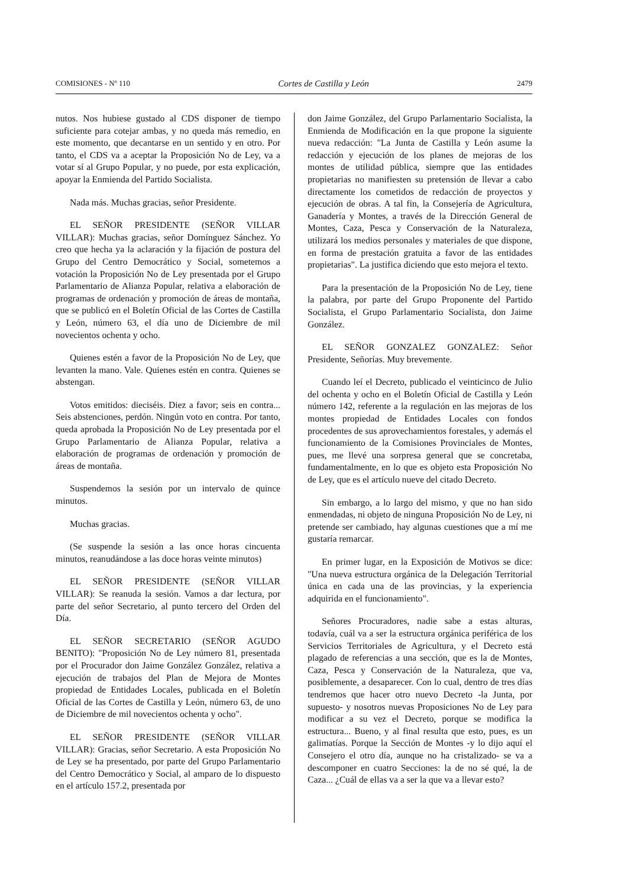COMISIONES - Nº 110 Cortes de Castilla y León 2479
nutos. Nos hubiese gustado al CDS disponer de tiempo suficiente para cotejar ambas, y no queda más remedio, en este momento, que decantarse en un sentido y en otro. Por tanto, el CDS va a aceptar la Proposición No de Ley, va a votar sí al Grupo Popular, y no puede, por esta explicación, apoyar la Enmienda del Partido Socialista.
Nada más. Muchas gracias, señor Presidente.
EL SEÑOR PRESIDENTE (SEÑOR VILLAR VILLAR): Muchas gracias, señor Domínguez Sánchez. Yo creo que hecha ya la aclaración y la fijación de postura del Grupo del Centro Democrático y Social, sometemos a votación la Proposición No de Ley presentada por el Grupo Parlamentario de Alianza Popular, relativa a elaboración de programas de ordenación y promoción de áreas de montaña, que se publicó en el Boletín Oficial de las Cortes de Castilla y León, número 63, el día uno de Diciembre de mil novecientos ochenta y ocho.
Quienes estén a favor de la Proposición No de Ley, que levanten la mano. Vale. Quienes estén en contra. Quienes se abstengan.
Votos emitidos: dieciséis. Diez a favor; seis en contra... Seis abstenciones, perdón. Ningún voto en contra. Por tanto, queda aprobada la Proposición No de Ley presentada por el Grupo Parlamentario de Alianza Popular, relativa a elaboración de programas de ordenación y promoción de áreas de montaña.
Suspendemos la sesión por un intervalo de quince minutos.
Muchas gracias.
(Se suspende la sesión a las once horas cincuenta minutos, reanudándose a las doce horas veinte minutos)
EL SEÑOR PRESIDENTE (SEÑOR VILLAR VILLAR): Se reanuda la sesión. Vamos a dar lectura, por parte del señor Secretario, al punto tercero del Orden del Día.
EL SEÑOR SECRETARIO (SEÑOR AGUDO BENITO): "Proposición No de Ley número 81, presentada por el Procurador don Jaime González González, relativa a ejecución de trabajos del Plan de Mejora de Montes propiedad de Entidades Locales, publicada en el Boletín Oficial de las Cortes de Castilla y León, número 63, de uno de Diciembre de mil novecientos ochenta y ocho".
EL SEÑOR PRESIDENTE (SEÑOR VILLAR VILLAR): Gracias, señor Secretario. A esta Proposición No de Ley se ha presentado, por parte del Grupo Parlamentario del Centro Democrático y Social, al amparo de lo dispuesto en el artículo 157.2, presentada por
don Jaime González, del Grupo Parlamentario Socialista, la Enmienda de Modificación en la que propone la siguiente nueva redacción: "La Junta de Castilla y León asume la redacción y ejecución de los planes de mejoras de los montes de utilidad pública, siempre que las entidades propietarias no manifiesten su pretensión de llevar a cabo directamente los cometidos de redacción de proyectos y ejecución de obras. A tal fin, la Consejería de Agricultura, Ganadería y Montes, a través de la Dirección General de Montes, Caza, Pesca y Conservación de la Naturaleza, utilizará los medios personales y materiales de que dispone, en forma de prestación gratuita a favor de las entidades propietarias". La justifica diciendo que esto mejora el texto.
Para la presentación de la Proposición No de Ley, tiene la palabra, por parte del Grupo Proponente del Partido Socialista, el Grupo Parlamentario Socialista, don Jaime González.
EL SEÑOR GONZALEZ GONZALEZ: Señor Presidente, Señorías. Muy brevemente.
Cuando leí el Decreto, publicado el veinticinco de Julio del ochenta y ocho en el Boletín Oficial de Castilla y León número 142, referente a la regulación en las mejoras de los montes propiedad de Entidades Locales con fondos procedentes de sus aprovechamientos forestales, y además el funcionamiento de la Comisiones Provinciales de Montes, pues, me llevé una sorpresa general que se concretaba, fundamentalmente, en lo que es objeto esta Proposición No de Ley, que es el artículo nueve del citado Decreto.
Sin embargo, a lo largo del mismo, y que no han sido enmendadas, ni objeto de ninguna Proposición No de Ley, ni pretende ser cambiado, hay algunas cuestiones que a mí me gustaría remarcar.
En primer lugar, en la Exposición de Motivos se dice: "Una nueva estructura orgánica de la Delegación Territorial única en cada una de las provincias, y la experiencia adquirida en el funcionamiento".
Señores Procuradores, nadie sabe a estas alturas, todavía, cuál va a ser la estructura orgánica periférica de los Servicios Territoriales de Agricultura, y el Decreto está plagado de referencias a una sección, que es la de Montes, Caza, Pesca y Conservación de la Naturaleza, que va, posiblemente, a desaparecer. Con lo cual, dentro de tres días tendremos que hacer otro nuevo Decreto -la Junta, por supuesto- y nosotros nuevas Proposiciones No de Ley para modificar a su vez el Decreto, porque se modifica la estructura... Bueno, y al final resulta que esto, pues, es un galimatías. Porque la Sección de Montes -y lo dijo aquí el Consejero el otro día, aunque no ha cristalizado- se va a descomponer en cuatro Secciones: la de no sé qué, la de Caza... ¿Cuál de ellas va a ser la que va a llevar esto?